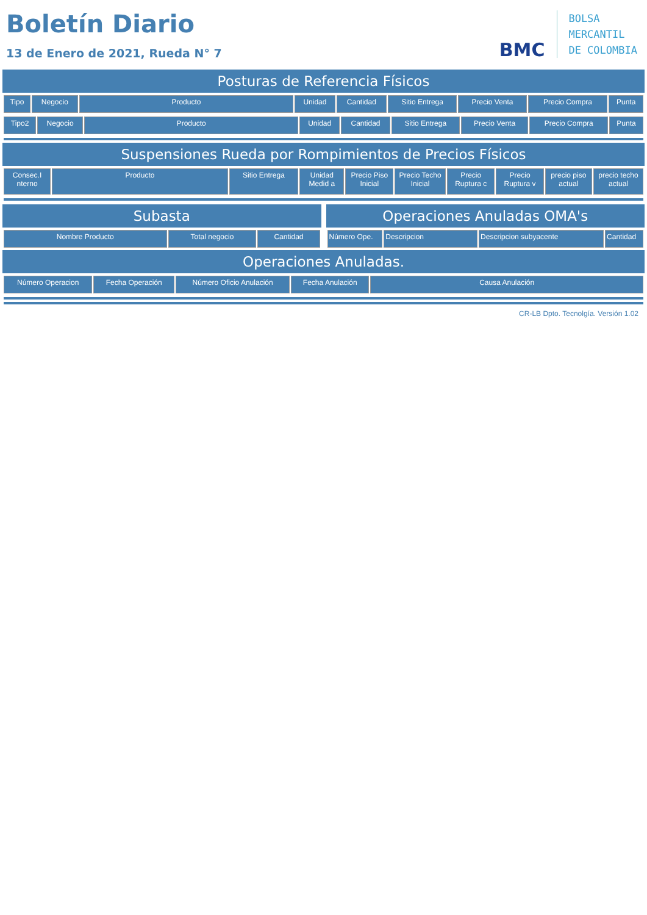Boletín Diario
13 de Enero de 2021, Rueda N° 7
BMC
BOLSA
MERCANTIL
DE COLOMBIA
Posturas de Referencia Físicos
| Tipo | Negocio | Producto | Unidad | Cantidad | Sitio Entrega | Precio Venta | Precio Compra | Punta |
| --- | --- | --- | --- | --- | --- | --- | --- | --- |
| Tipo2 | Negocio | Producto | Unidad | Cantidad | Sitio Entrega | Precio Venta | Precio Compra | Punta |
| --- | --- | --- | --- | --- | --- | --- | --- | --- |
Suspensiones Rueda por Rompimientos de Precios Físicos
| Consec.I nterno | Producto | Sitio Entrega | Unidad Medid a | Precio Piso Inicial | Precio Techo Inicial | Precio Ruptura c | Precio Ruptura v | precio piso actual | precio techo actual |
| --- | --- | --- | --- | --- | --- | --- | --- | --- | --- |
Subasta
| Nombre Producto | Total negocio | Cantidad |
| --- | --- | --- |
Operaciones Anuladas OMA's
| Número Ope. | Descripcion | Descripcion subyacente | Cantidad |
| --- | --- | --- | --- |
Operaciones Anuladas.
| Número Operacion | Fecha Operación | Número Oficio Anulación | Fecha Anulación | Causa Anulación |
| --- | --- | --- | --- | --- |
CR-LB Dpto. Tecnolgía. Versión 1.02